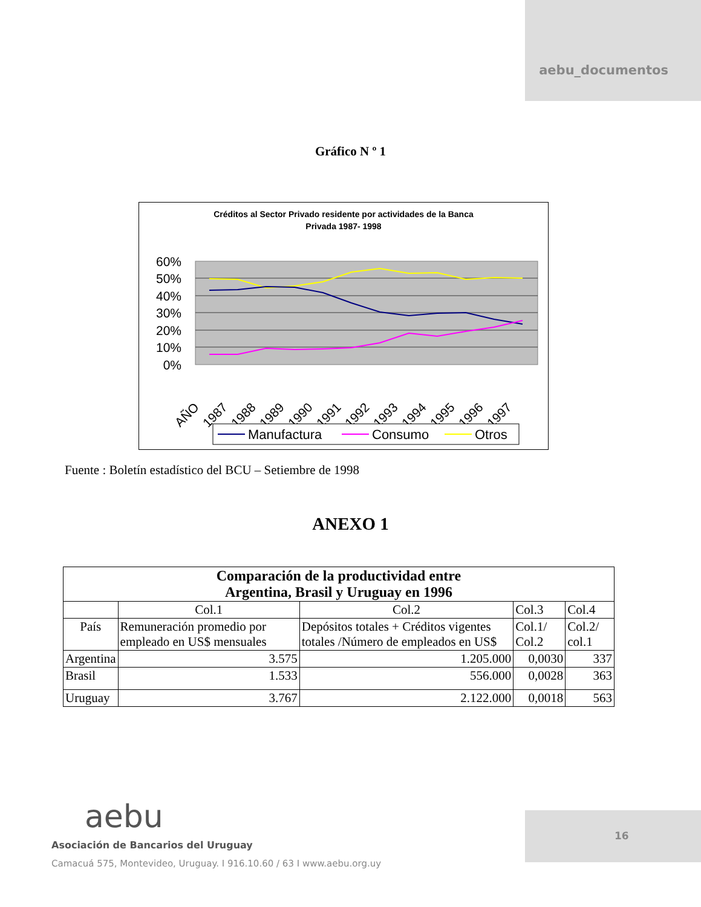aebu_documentos
Gráfico N º 1
Créditos al Sector Privado residente por actividades de la Banca
Privada 1987- 1998
60%
50%
40%
30%
20%
10%
0%
AÑO
1987
1988
1989
1990
1991
1992
1993
1994
1995
1996
1997
Manufactura
Consumo
Otros
Fuente : Boletín estadístico del BCU – Setiembre de 1998
ANEXO 1
| Comparación de la productividad entre Argentina, Brasil y Uruguay en 1996 | | | | |
| --- | --- | --- | --- | --- |
| | Col.1 | Col.2 | Col.3 | Col.4 |
| País | Remuneración promedio por empleado en US$ mensuales | Depósitos totales + Créditos vigentes totales /Número de empleados en US$ | Col.1/ Col.2 | Col.2/ col.1 |
| Argentina | 3.575 | 1.205.000 | 0,0030 | 337 |
| Brasil | 1.533 | 556.000 | 0,0028 | 363 |
| Uruguay | 3.767 | 2.122.000 | 0,0018 | 563 |
aebu
Asociación de Bancarios del Uruguay
Camacuá 575, Montevideo, Uruguay. I 916.10.60 / 63 I www.aebu.org.uy
16